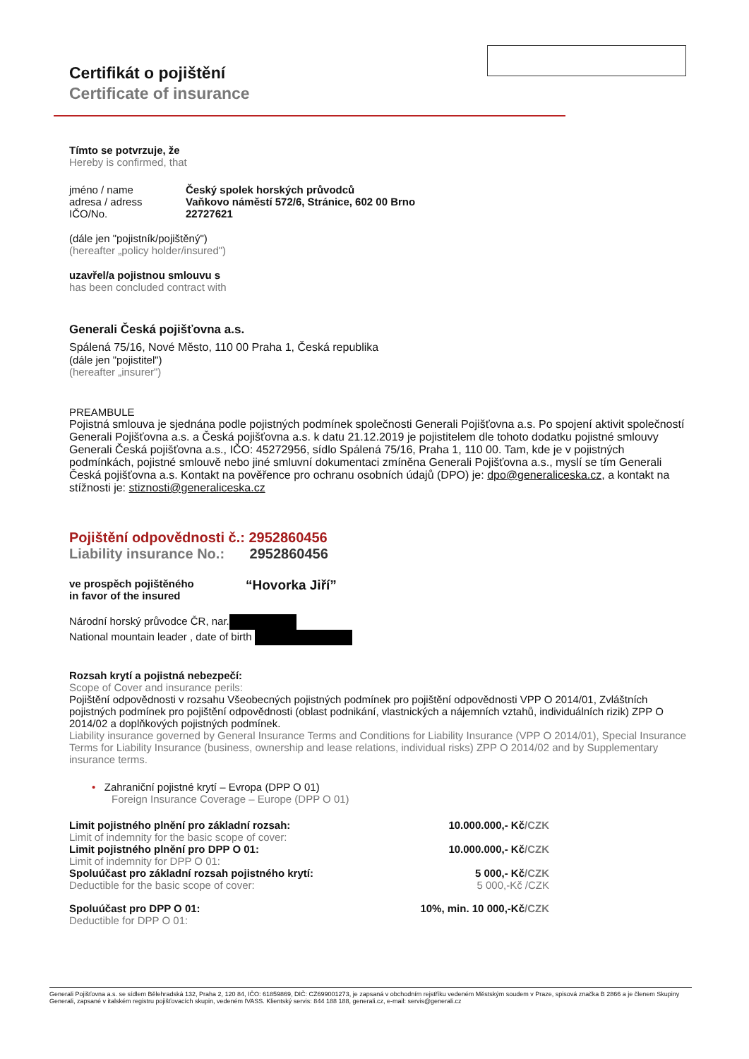Certifikát o pojištění
Certificate of insurance
Tímto se potvrzuje, že
Hereby is confirmed, that
jméno / name Český spolek horských průvodců
adresa / adress Vaňkovo náměstí 572/6, Stránice, 602 00 Brno
IČO/No. 22727621
(dále jen "pojistník/pojištěný")
(hereafter „policy holder/insured")
uzavřel/a pojistnou smlouvu s
has been concluded contract with
Generali Česká pojišťovna a.s.
Spálená 75/16, Nové Město, 110 00 Praha 1, Česká republika
(dále jen "pojistitel")
(hereafter „insurer")
PREAMBULE
Pojistná smlouva je sjednána podle pojistných podmínek společnosti Generali Pojišťovna a.s. Po spojení aktivit společností Generali Pojišťovna a.s. a Česká pojišťovna a.s. k datu 21.12.2019 je pojistitelem dle tohoto dodatku pojistné smlouvy Generali Česká pojišťovna a.s., IČO: 45272956, sídlo Spálená 75/16, Praha 1, 110 00. Tam, kde je v pojistných podmínkách, pojistné smlouvě nebo jiné smluvní dokumentaci zmíněna Generali Pojišťovna a.s., myslí se tím Generali Česká pojišťovna a.s. Kontakt na pověřence pro ochranu osobních údajů (DPO) je: dpo@generaliceska.cz, a kontakt na stížnosti je: stiznosti@generaliceska.cz
Pojištění odpovědnosti č.: 2952860456
Liability insurance No.: 2952860456
ve prospěch pojištěného
in favor of the insured “Hovorka Jiří”
Národní horský průvodce ČR, nar.
National mountain leader , date of birth
Rozsah krytí a pojistná nebezpečí:
Scope of Cover and insurance perils:
Pojištění odpovědnosti v rozsahu Všeobecných pojistných podmínek pro pojištění odpovědnosti VPP O 2014/01, Zvláštních pojistných podmínek pro pojištění odpovědnosti (oblast podnikání, vlastnických a nájemních vztahů, individuálních rizik) ZPP O 2014/02 a doplňkových pojistných podmínek.
Liability insurance governed by General Insurance Terms and Conditions for Liability Insurance (VPP O 2014/01), Special Insurance Terms for Liability Insurance (business, ownership and lease relations, individual risks) ZPP O 2014/02 and by Supplementary insurance terms.
• Zahraniční pojistné krytí – Evropa (DPP O 01)
Foreign Insurance Coverage – Europe (DPP O 01)
Limit pojistného plnění pro základní rozsah: 10.000.000,- Kč/CZK
Limit of indemnity for the basic scope of cover:
Limit pojistného plnění pro DPP O 01: 10.000.000,- Kč/CZK
Limit of indemnity for DPP O 01:
Spoluúčast pro základní rozsah pojistného krytí: 5 000,- Kč/CZK
Deductible for the basic scope of cover: 5 000,-Kč /CZK
Spoluúčast pro DPP O 01: 10%, min. 10 000,-Kč/CZK
Deductible for DPP O 01:
Generali Pojišťovna a.s. se sídlem Bělehradská 132, Praha 2, 120 84, IČO: 61859869, DIČ: CZ699001273, je zapsaná v obchodním rejstříku vedeném Městským soudem v Praze, spisová značka B 2866 a je členem Skupiny Generali, zapsané v italském registru pojišťovacích skupin, vedeném IVASS. Klientský servis: 844 188 188, generali.cz, e-mail: servis@generali.cz